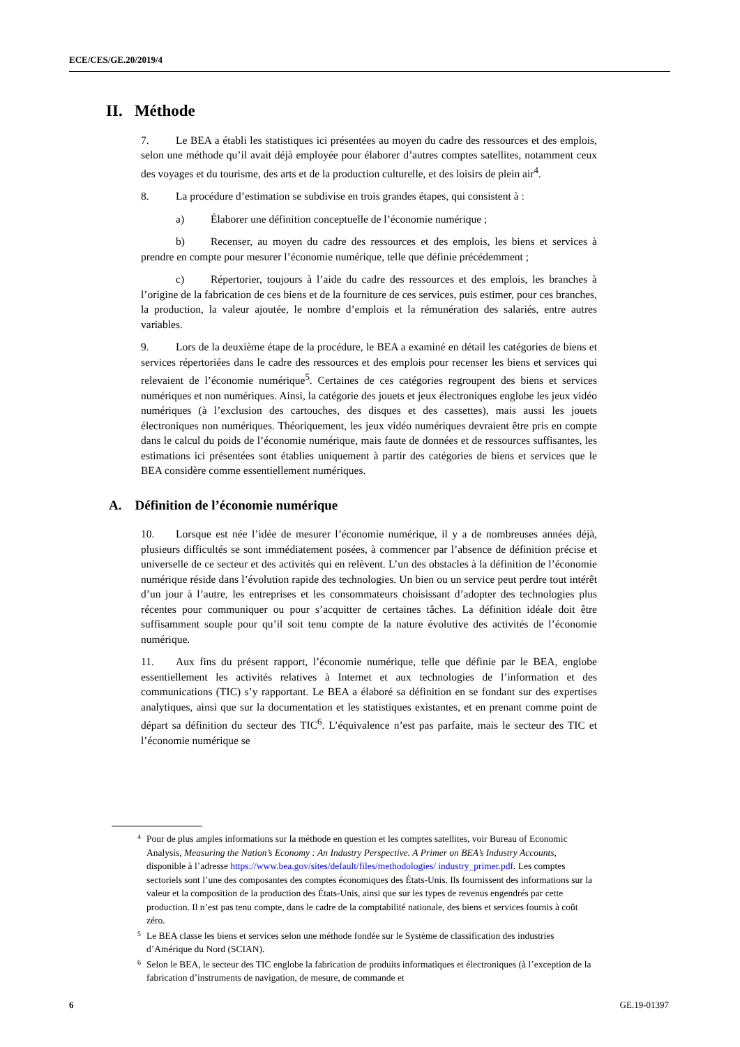ECE/CES/GE.20/2019/4
II. Méthode
7. Le BEA a établi les statistiques ici présentées au moyen du cadre des ressources et des emplois, selon une méthode qu’il avait déjà employée pour élaborer d’autres comptes satellites, notamment ceux des voyages et du tourisme, des arts et de la production culturelle, et des loisirs de plein air<sup>4</sup>.
8. La procédure d’estimation se subdivise en trois grandes étapes, qui consistent à :
a) Élaborer une définition conceptuelle de l’économie numérique ;
b) Recenser, au moyen du cadre des ressources et des emplois, les biens et services à prendre en compte pour mesurer l’économie numérique, telle que définie précédemment ;
c) Répertorier, toujours à l’aide du cadre des ressources et des emplois, les branches à l’origine de la fabrication de ces biens et de la fourniture de ces services, puis estimer, pour ces branches, la production, la valeur ajoutée, le nombre d’emplois et la rémunération des salariés, entre autres variables.
9. Lors de la deuxième étape de la procédure, le BEA a examiné en détail les catégories de biens et services répertoriées dans le cadre des ressources et des emplois pour recenser les biens et services qui relevaient de l’économie numérique<sup>5</sup>. Certaines de ces catégories regroupent des biens et services numériques et non numériques. Ainsi, la catégorie des jouets et jeux électroniques englobe les jeux vidéo numériques (à l’exclusion des cartouches, des disques et des cassettes), mais aussi les jouets électroniques non numériques. Théoriquement, les jeux vidéo numériques devraient être pris en compte dans le calcul du poids de l’économie numérique, mais faute de données et de ressources suffisantes, les estimations ici présentées sont établies uniquement à partir des catégories de biens et services que le BEA considère comme essentiellement numériques.
A. Définition de l’économie numérique
10. Lorsque est née l’idée de mesurer l’économie numérique, il y a de nombreuses années déjà, plusieurs difficultés se sont immédiatement posées, à commencer par l’absence de définition précise et universelle de ce secteur et des activités qui en relèvent. L’un des obstacles à la définition de l’économie numérique réside dans l’évolution rapide des technologies. Un bien ou un service peut perdre tout intérêt d’un jour à l’autre, les entreprises et les consommateurs choisissant d’adopter des technologies plus récentes pour communiquer ou pour s’acquitter de certaines tâches. La définition idéale doit être suffisamment souple pour qu’il soit tenu compte de la nature évolutive des activités de l’économie numérique.
11. Aux fins du présent rapport, l’économie numérique, telle que définie par le BEA, englobe essentiellement les activités relatives à Internet et aux technologies de l’information et des communications (TIC) s’y rapportant. Le BEA a élaboré sa définition en se fondant sur des expertises analytiques, ainsi que sur la documentation et les statistiques existantes, et en prenant comme point de départ sa définition du secteur des TIC<sup>6</sup>. L’équivalence n’est pas parfaite, mais le secteur des TIC et l’économie numérique se
4 Pour de plus amples informations sur la méthode en question et les comptes satellites, voir Bureau of Economic Analysis, Measuring the Nation’s Economy : An Industry Perspective. A Primer on BEA’s Industry Accounts, disponible à l’adresse https://www.bea.gov/sites/default/files/methodologies/ industry_primer.pdf. Les comptes sectoriels sont l’une des composantes des comptes économiques des États-Unis. Ils fournissent des informations sur la valeur et la composition de la production des États-Unis, ainsi que sur les types de revenus engendrés par cette production. Il n’est pas tenu compte, dans le cadre de la comptabilité nationale, des biens et services fournis à coût zéro.
5 Le BEA classe les biens et services selon une méthode fondée sur le Système de classification des industries d’Amérique du Nord (SCIAN).
6 Selon le BEA, le secteur des TIC englobe la fabrication de produits informatiques et électroniques (à l’exception de la fabrication d’instruments de navigation, de mesure, de commande et
6 GE.19-01397